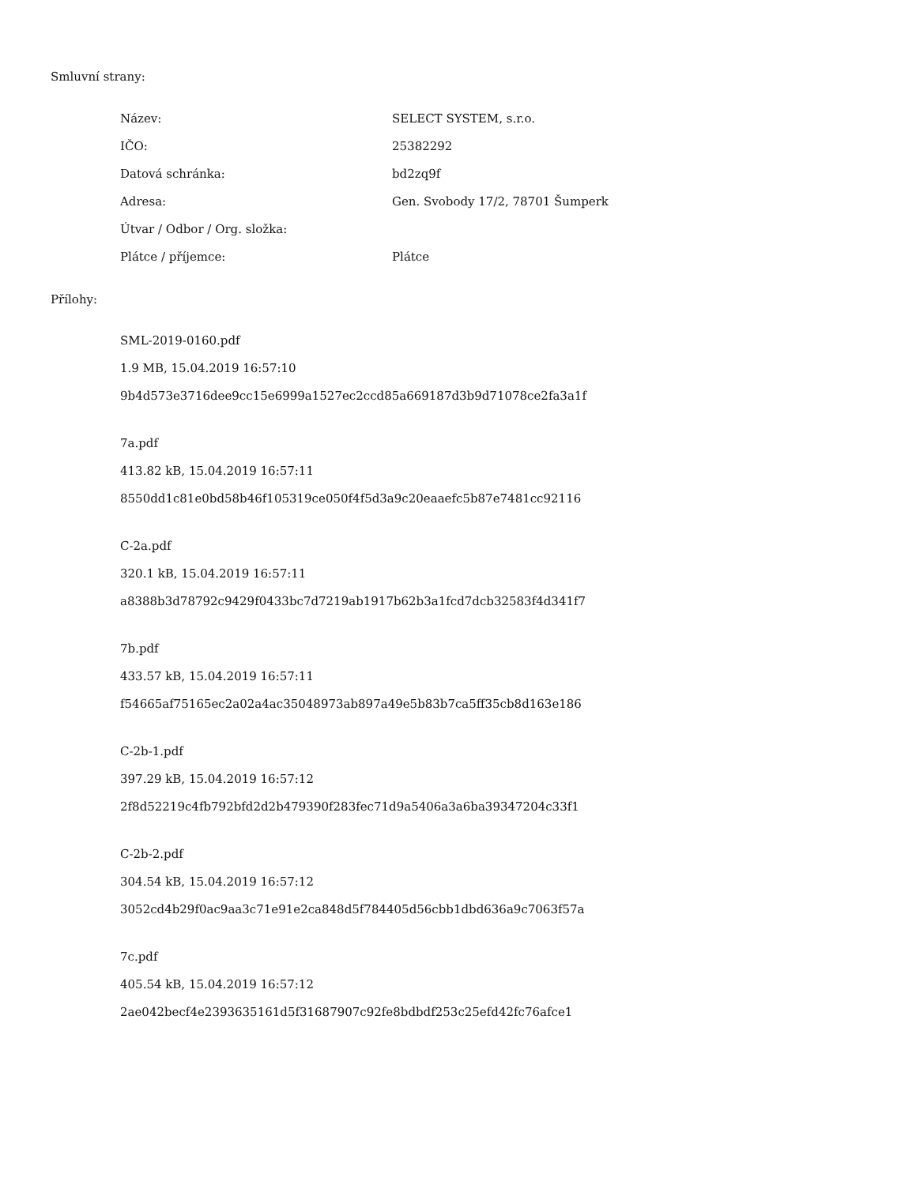Smluvní strany:
| Název: | SELECT SYSTEM, s.r.o. |
| IČO: | 25382292 |
| Datová schránka: | bd2zq9f |
| Adresa: | Gen. Svobody 17/2, 78701 Šumperk |
| Útvar / Odbor / Org. složka: | |
| Plátce / příjemce: | Plátce |
Přílohy:
SML-2019-0160.pdf
1.9 MB, 15.04.2019 16:57:10
9b4d573e3716dee9cc15e6999a1527ec2ccd85a669187d3b9d71078ce2fa3a1f
7a.pdf
413.82 kB, 15.04.2019 16:57:11
8550dd1c81e0bd58b46f105319ce050f4f5d3a9c20eaaefc5b87e7481cc92116
C-2a.pdf
320.1 kB, 15.04.2019 16:57:11
a8388b3d78792c9429f0433bc7d7219ab1917b62b3a1fcd7dcb32583f4d341f7
7b.pdf
433.57 kB, 15.04.2019 16:57:11
f54665af75165ec2a02a4ac35048973ab897a49e5b83b7ca5ff35cb8d163e186
C-2b-1.pdf
397.29 kB, 15.04.2019 16:57:12
2f8d52219c4fb792bfd2d2b479390f283fec71d9a5406a3a6ba39347204c33f1
C-2b-2.pdf
304.54 kB, 15.04.2019 16:57:12
3052cd4b29f0ac9aa3c71e91e2ca848d5f784405d56cbb1dbd636a9c7063f57a
7c.pdf
405.54 kB, 15.04.2019 16:57:12
2ae042becf4e2393635161d5f31687907c92fe8bdbdf253c25efd42fc76afce1